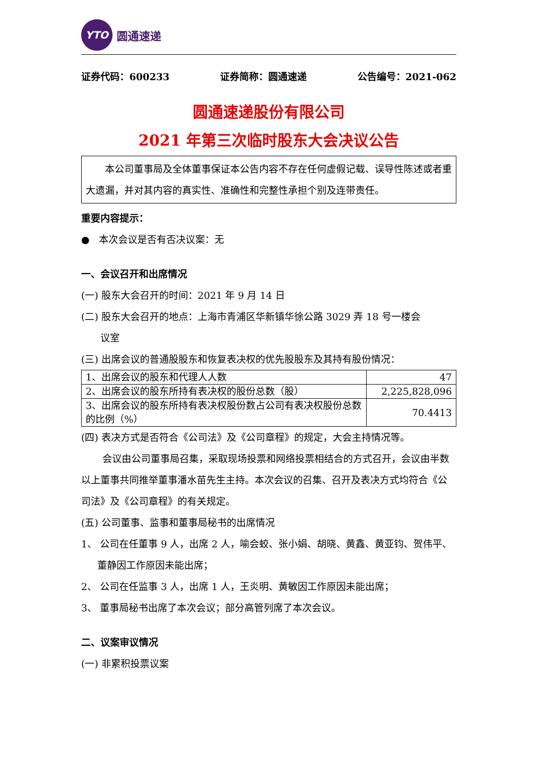YTO
圆通速递
证券代码：600233 证券简称：圆通速递 公告编号：2021-062
圆通速递股份有限公司
2021 年第三次临时股东大会决议公告
本公司董事局及全体董事保证本公告内容不存在任何虚假记载、误导性陈述或者重大遗漏，并对其内容的真实性、准确性和完整性承担个别及连带责任。
重要内容提示：
● 本次会议是否有否决议案：无
一、会议召开和出席情况
(一) 股东大会召开的时间：2021 年 9 月 14 日
(二) 股东大会召开的地点：上海市青浦区华新镇华徐公路 3029 弄 18 号一楼会
议室
(三) 出席会议的普通股股东和恢复表决权的优先股股东及其持有股份情况：
| 1、出席会议的股东和代理人人数 | 47 |
| 2、出席会议的股东所持有表决权的股份总数（股） | 2,225,828,096 |
| 3、出席会议的股东所持有表决权股份数占公司有表决权股份总数的比例（%） | 70.4413 |
(四) 表决方式是否符合《公司法》及《公司章程》的规定，大会主持情况等。
会议由公司董事局召集，采取现场投票和网络投票相结合的方式召开，会议由半数以上董事共同推举董事潘水苗先生主持。本次会议的召集、召开及表决方式均符合《公司法》及《公司章程》的有关规定。
(五) 公司董事、监事和董事局秘书的出席情况
1、 公司在任董事 9 人，出席 2 人，喻会蛟、张小娟、胡晓、黄鑫、黄亚钧、贺伟平、董静因工作原因未能出席；
2、 公司在任监事 3 人，出席 1 人，王炎明、黄敏因工作原因未能出席；
3、 董事局秘书出席了本次会议；部分高管列席了本次会议。
二、议案审议情况
(一) 非累积投票议案